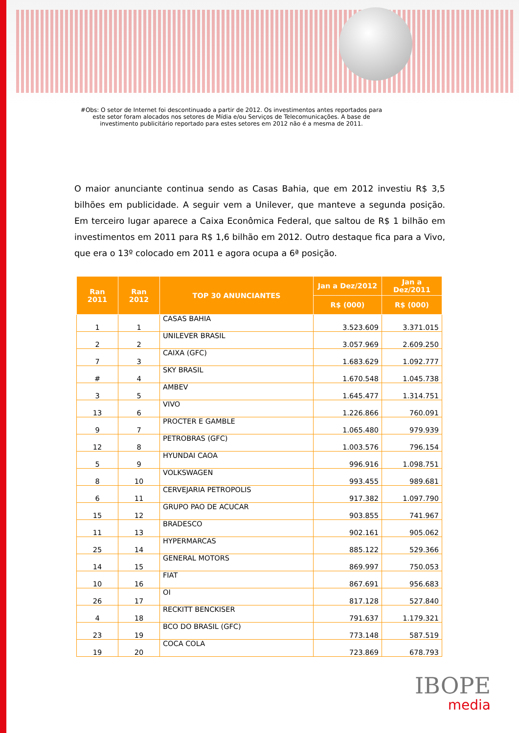#Obs: O setor de Internet foi descontinuado a partir de 2012. Os investimentos antes reportados para
este setor foram alocados nos setores de Mídia e/ou Serviços de Telecomunicações. A base de
investimento publicitário reportado para estes setores em 2012 não é a mesma de 2011.
O maior anunciante continua sendo as Casas Bahia, que em 2012 investiu R$ 3,5 bilhões em publicidade. A seguir vem a Unilever, que manteve a segunda posição. Em terceiro lugar aparece a Caixa Econômica Federal, que saltou de R$ 1 bilhão em investimentos em 2011 para R$ 1,6 bilhão em 2012. Outro destaque fica para a Vivo, que era o 13º colocado em 2011 e agora ocupa a 6ª posição.
| Ran 2011 | Ran 2012 | TOP 30 ANUNCIANTES | Jan a Dez/2012 | Jan a Dez/2011 |
| --- | --- | --- | --- | --- |
| | | | R$ (000) | R$ (000) |
| 1 | 1 | CASAS BAHIA | 3.523.609 | 3.371.015 |
| 2 | 2 | UNILEVER BRASIL | 3.057.969 | 2.609.250 |
| 7 | 3 | CAIXA (GFC) | 1.683.629 | 1.092.777 |
| # | 4 | SKY BRASIL | 1.670.548 | 1.045.738 |
| 3 | 5 | AMBEV | 1.645.477 | 1.314.751 |
| 13 | 6 | VIVO | 1.226.866 | 760.091 |
| 9 | 7 | PROCTER E GAMBLE | 1.065.480 | 979.939 |
| 12 | 8 | PETROBRAS (GFC) | 1.003.576 | 796.154 |
| 5 | 9 | HYUNDAI CAOA | 996.916 | 1.098.751 |
| 8 | 10 | VOLKSWAGEN | 993.455 | 989.681 |
| 6 | 11 | CERVEJARIA PETROPOLIS | 917.382 | 1.097.790 |
| 15 | 12 | GRUPO PAO DE ACUCAR | 903.855 | 741.967 |
| 11 | 13 | BRADESCO | 902.161 | 905.062 |
| 25 | 14 | HYPERMARCAS | 885.122 | 529.366 |
| 14 | 15 | GENERAL MOTORS | 869.997 | 750.053 |
| 10 | 16 | FIAT | 867.691 | 956.683 |
| 26 | 17 | OI | 817.128 | 527.840 |
| 4 | 18 | RECKITT BENCKISER | 791.637 | 1.179.321 |
| 23 | 19 | BCO DO BRASIL (GFC) | 773.148 | 587.519 |
| 19 | 20 | COCA COLA | 723.869 | 678.793 |
IBOPE
media